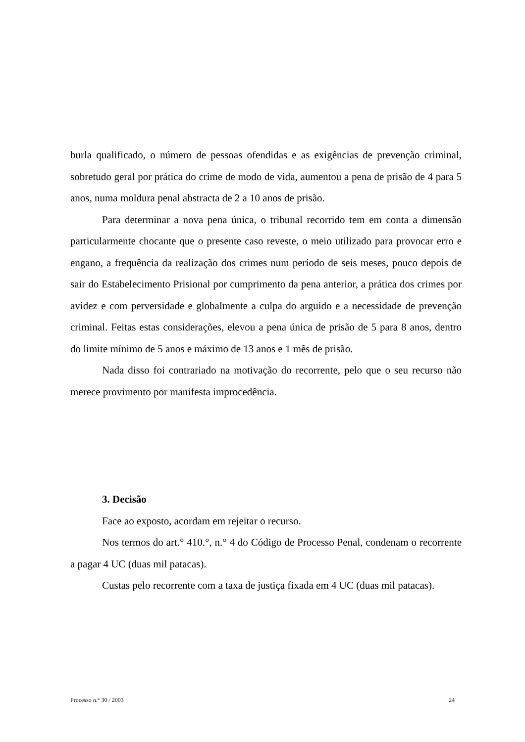burla qualificado, o número de pessoas ofendidas e as exigências de prevenção criminal, sobretudo geral por prática do crime de modo de vida, aumentou a pena de prisão de 4 para 5 anos, numa moldura penal abstracta de 2 a 10 anos de prisão.
Para determinar a nova pena única, o tribunal recorrido tem em conta a dimensão particularmente chocante que o presente caso reveste, o meio utilizado para provocar erro e engano, a frequência da realização dos crimes num período de seis meses, pouco depois de sair do Estabelecimento Prisional por cumprimento da pena anterior, a prática dos crimes por avidez e com perversidade e globalmente a culpa do arguido e a necessidade de prevenção criminal. Feitas estas considerações, elevou a pena única de prisão de 5 para 8 anos, dentro do limite mínimo de 5 anos e máximo de 13 anos e 1 mês de prisão.
Nada disso foi contrariado na motivação do recorrente, pelo que o seu recurso não merece provimento por manifesta improcedência.
3. Decisão
Face ao exposto, acordam em rejeitar o recurso.
Nos termos do art.° 410.°, n.° 4 do Código de Processo Penal, condenam o recorrente a pagar 4 UC (duas mil patacas).
Custas pelo recorrente com a taxa de justiça fixada em 4 UC (duas mil patacas).
Processo n.° 30 / 2003 24